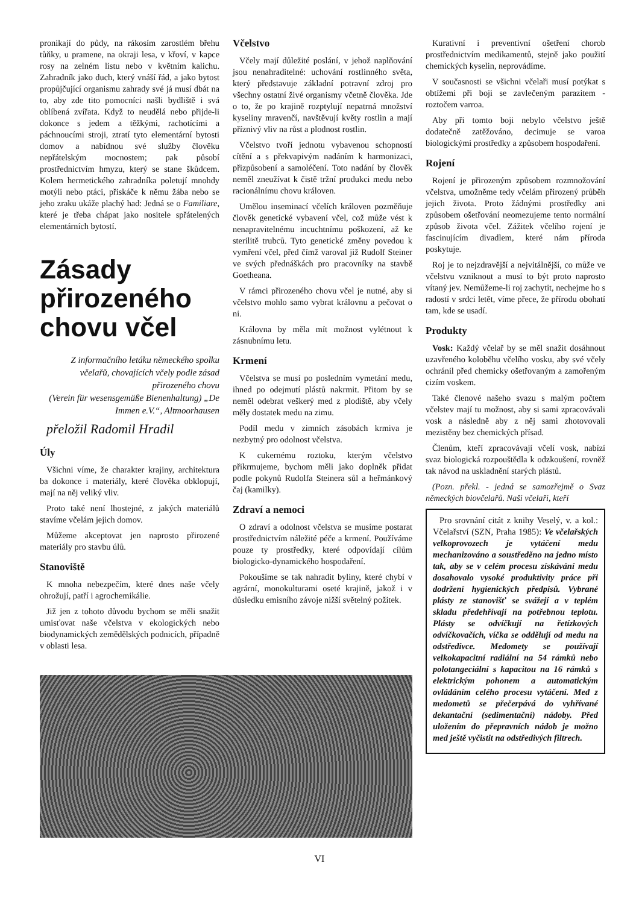pronikají do půdy, na rákosím zarostlém břehu tůňky, u pramene, na okraji lesa, v křoví, v kapce rosy na zelném listu nebo v květním kalichu. Zahradník jako duch, který vnáší řád, a jako bytost propůjčující organismu zahrady své já musí dbát na to, aby zde tito pomocníci našli bydliště i svá oblíbená zvířata. Když to neudělá nebo přijde-li dokonce s jedem a těžkými, rachotícími a páchnoucími stroji, ztratí tyto elementární bytosti domov a nabídnou své služby člověku nepřátelským mocnostem; pak působí prostřednictvím hmyzu, který se stane škůdcem. Kolem hermetického zahradníka poletují mnohdy motýli nebo ptáci, přiskáče k němu žába nebo se jeho zraku ukáže plachý had: Jedná se o Familiare, které je třeba chápat jako nositele spřátelených elementárních bytostí.
Zásady přirozeného chovu včel
Z informačního letáku německého spolku včelařů, chovajících včely podle zásad přirozeného chovu
(Verein für wesensgemäße Bienenhaltung) „De Immen e.V.“, Altmoorhausen
přeložil Radomil Hradil
Úly
Všichni víme, že charakter krajiny, architektura ba dokonce i materiály, které člověka obklopují, mají na něj veliký vliv.
Proto také není lhostejné, z jakých materiálů stavíme včelám jejich domov.
Můžeme akceptovat jen naprosto přirozené materiály pro stavbu úlů.
Stanoviště
K mnoha nebezpečím, které dnes naše včely ohrožují, patří i agrochemikálie.
Již jen z tohoto důvodu bychom se měli snažit umisťovat naše včelstva v ekologických nebo biodynamických zemědělských podnicích, případně v oblasti lesa.
Včelstvo
Včely mají důležité poslání, v jehož naplňování jsou nenahraditelné: uchování rostlinného světa, který představuje základní potravní zdroj pro všechny ostatní živé organismy včetně člověka. Jde o to, že po krajině rozptylují nepatrná množství kyseliny mravenčí, navštěvují květy rostlin a mají příznivý vliv na růst a plodnost rostlin.
Včelstvo tvoří jednotu vybavenou schopností cítění a s překvapivým nadáním k harmonizaci, přizpůsobení a samoléčení. Toto nadání by člověk neměl zneužívat k čistě tržní produkci medu nebo racionálnímu chovu královen.
Umělou inseminací včelích královen pozměňuje člověk genetické vybavení včel, což může vést k nenapravitelnému incuchtnímu poškození, až ke sterilitě trubců. Tyto genetické změny povedou k vymření včel, před čímž varoval již Rudolf Steiner ve svých přednáškách pro pracovníky na stavbě Goetheana.
V rámci přirozeného chovu včel je nutné, aby si včelstvo mohlo samo vybrat královnu a pečovat o ni.
Královna by měla mít možnost vylétnout k zásnubnímu letu.
Krmení
Včelstva se musí po posledním vymetání medu, ihned po odejmutí plástů nakrmit. Přitom by se neměl odebrat veškerý med z plodiště, aby včely měly dostatek medu na zimu.
Podíl medu v zimních zásobách krmiva je nezbytný pro odolnost včelstva.
K cukernému roztoku, kterým včelstvo přikrmujeme, bychom měli jako doplněk přidat podle pokynů Rudolfa Steinera sůl a heřmánkový čaj (kamilky).
Zdraví a nemoci
O zdraví a odolnost včelstva se musíme postarat prostřednictvím náležité péče a krmení. Používáme pouze ty prostředky, které odpovídají cílům biologicko-dynamického hospodaření.
Pokoušíme se tak nahradit byliny, které chybí v agrární, monokulturami oseté krajině, jakož i v důsledku emisního závoje nižší světelný požitek.
Kurativní i preventivní ošetření chorob prostřednictvím medikamentů, stejně jako použití chemických kyselin, neprovádíme.
V současnosti se všichni včelaři musí potýkat s obtížemi při boji se zavlečeným parazitem - roztočem varroa.
Aby při tomto boji nebylo včelstvo ještě dodatečně zatěžováno, decimuje se varoa biologickými prostředky a způsobem hospodaření.
Rojení
Rojení je přirozeným způsobem rozmnožování včelstva, umožněme tedy včelám přirozený průběh jejich života. Proto žádnými prostředky ani způsobem ošetřování neomezujeme tento normální způsob života včel. Zážitek včelího rojení je fascinujícím divadlem, které nám příroda poskytuje.
Roj je to nejzdravější a nejvitálnější, co může ve včelstvu vzniknout a musí to být proto naprosto vítaný jev. Nemůžeme-li roj zachytit, nechejme ho s radostí v srdci letět, víme přece, že přírodu obohatí tam, kde se usadí.
Produkty
Vosk: Každý včelař by se měl snažit dosáhnout uzavřeného koloběhu včelího vosku, aby své včely ochránil před chemicky ošetřovaným a zamořeným cizím voskem.
Také členové našeho svazu s malým počtem včelstev mají tu možnost, aby si sami zpracovávali vosk a následně aby z něj sami zhotovovali mezistěny bez chemických přísad.
Členům, kteří zpracovávají včelí vosk, nabízí svaz biologická rozpouštědla k odzkoušení, rovněž tak návod na uskladnění starých plástů.
(Pozn. překl. - jedná se samozřejmě o Svaz německých biovčelařů. Naši včelaři, kteří
Pro srovnání citát z knihy Veselý, v. a kol.: Včelařství (SZN, Praha 1985): Ve včelařských velkoprovozech je vytáčení medu mechanizováno a soustředěno na jedno místo tak, aby se v celém procesu získávání medu dosahovalo vysoké produktivity práce při dodržení hygienických předpisů. Vybrané plásty ze stanovišť se svážejí a v teplém skladu předehřívají na potřebnou teplotu. Plásty se odvíčkují na řetízkových odvíčkovačích, víčka se oddělují od medu na odstředivce. Medomety se používají velkokapacitní radiální na 54 rámků nebo polotangeciální s kapacitou na 16 rámků s elektrickým pohonem a automatickým ovládáním celého procesu vytáčení. Med z medometů se přečerpává do vyhřívané dekantační (sedimentační) nádoby. Před uložením do přepravních nádob je možno med ještě vyčistit na odstředivých filtrech.
VI